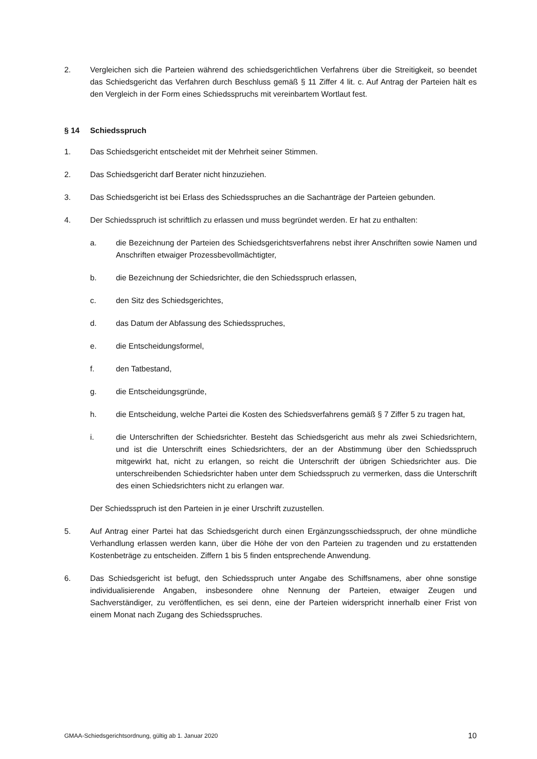2. Vergleichen sich die Parteien während des schiedsgerichtlichen Verfahrens über die Streitigkeit, so beendet das Schiedsgericht das Verfahren durch Beschluss gemäß § 11 Ziffer 4 lit. c. Auf Antrag der Parteien hält es den Vergleich in der Form eines Schiedsspruchs mit vereinbartem Wortlaut fest.
§ 14 Schiedsspruch
1. Das Schiedsgericht entscheidet mit der Mehrheit seiner Stimmen.
2. Das Schiedsgericht darf Berater nicht hinzuziehen.
3. Das Schiedsgericht ist bei Erlass des Schiedsspruches an die Sachanträge der Parteien gebunden.
4. Der Schiedsspruch ist schriftlich zu erlassen und muss begründet werden. Er hat zu enthalten:
a. die Bezeichnung der Parteien des Schiedsgerichtsverfahrens nebst ihrer Anschriften sowie Namen und Anschriften etwaiger Prozessbevollmächtigter,
b. die Bezeichnung der Schiedsrichter, die den Schiedsspruch erlassen,
c. den Sitz des Schiedsgerichtes,
d. das Datum der Abfassung des Schiedsspruches,
e. die Entscheidungsformel,
f. den Tatbestand,
g. die Entscheidungsgründe,
h. die Entscheidung, welche Partei die Kosten des Schiedsverfahrens gemäß § 7 Ziffer 5 zu tragen hat,
i. die Unterschriften der Schiedsrichter. Besteht das Schiedsgericht aus mehr als zwei Schiedsrichtern, und ist die Unterschrift eines Schiedsrichters, der an der Abstimmung über den Schiedsspruch mitgewirkt hat, nicht zu erlangen, so reicht die Unterschrift der übrigen Schiedsrichter aus. Die unterschreibenden Schiedsrichter haben unter dem Schiedsspruch zu vermerken, dass die Unterschrift des einen Schiedsrichters nicht zu erlangen war.
Der Schiedsspruch ist den Parteien in je einer Urschrift zuzustellen.
5. Auf Antrag einer Partei hat das Schiedsgericht durch einen Ergänzungsschiedsspruch, der ohne mündliche Verhandlung erlassen werden kann, über die Höhe der von den Parteien zu tragenden und zu erstattenden Kostenbeträge zu entscheiden. Ziffern 1 bis 5 finden entsprechende Anwendung.
6. Das Schiedsgericht ist befugt, den Schiedsspruch unter Angabe des Schiffsnamens, aber ohne sonstige individualisierende Angaben, insbesondere ohne Nennung der Parteien, etwaiger Zeugen und Sachverständiger, zu veröffentlichen, es sei denn, eine der Parteien widerspricht innerhalb einer Frist von einem Monat nach Zugang des Schiedsspruches.
GMAA-Schiedsgerichtsordnung, gültig ab 1. Januar 2020 10